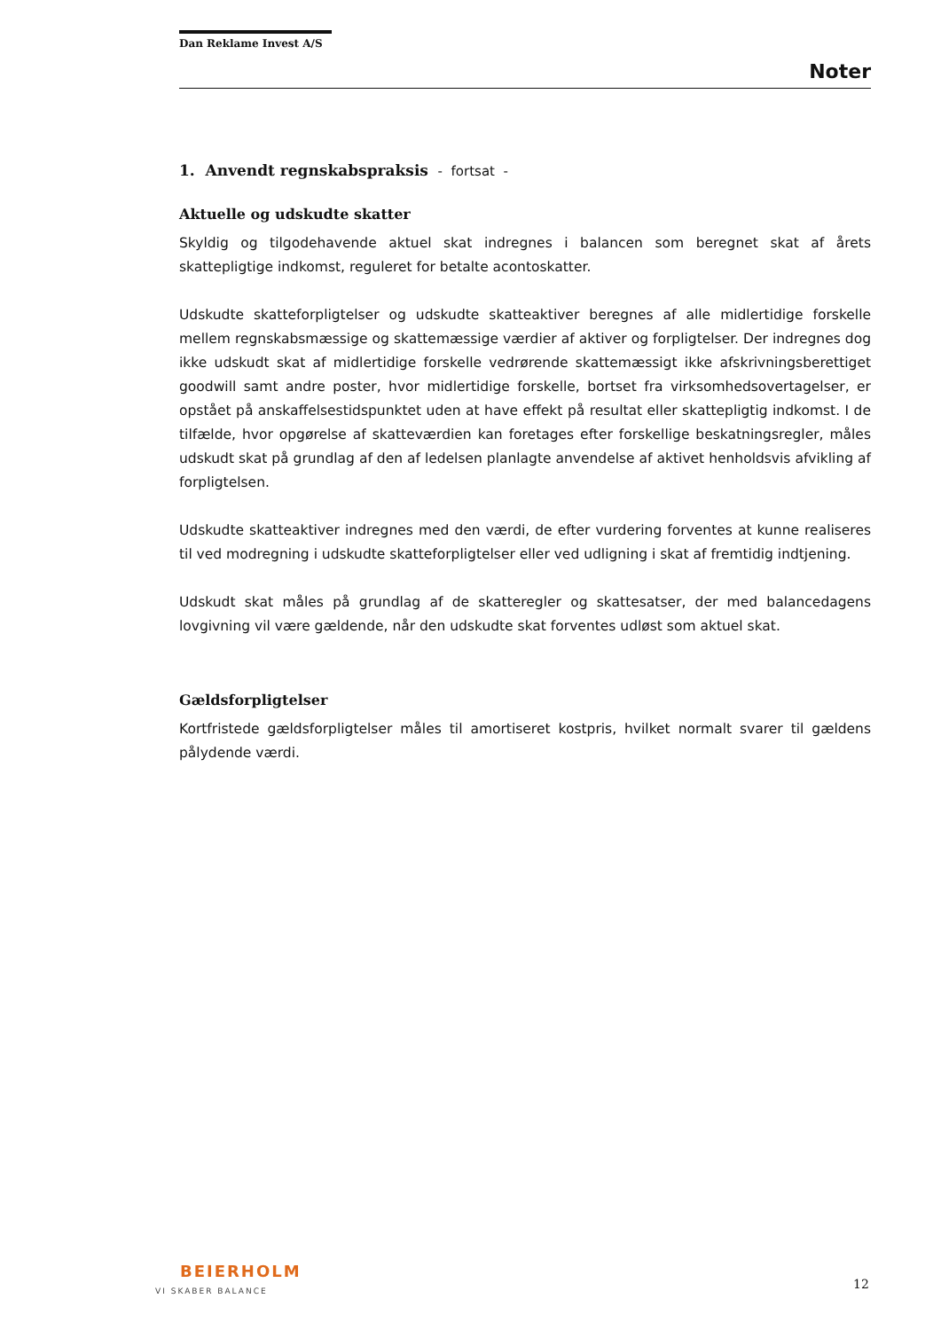Dan Reklame Invest A/S
Noter
1. Anvendt regnskabspraksis - fortsat -
Aktuelle og udskudte skatter
Skyldig og tilgodehavende aktuel skat indregnes i balancen som beregnet skat af årets skattepligtige indkomst, reguleret for betalte acontoskatter.
Udskudte skatteforpligtelser og udskudte skatteaktiver beregnes af alle midlertidige forskelle mellem regnskabsmæssige og skattemæssige værdier af aktiver og forpligtelser. Der indregnes dog ikke udskudt skat af midlertidige forskelle vedrørende skattemæssigt ikke afskrivningsberettiget goodwill samt andre poster, hvor midlertidige forskelle, bortset fra virksomhedsovertagelser, er opstået på anskaffelsestidspunktet uden at have effekt på resultat eller skattepligtig indkomst. I de tilfælde, hvor opgørelse af skatteværdien kan foretages efter forskellige beskatningsregler, måles udskudt skat på grundlag af den af ledelsen planlagte anvendelse af aktivet henholdsvis afvikling af forpligtelsen.
Udskudte skatteaktiver indregnes med den værdi, de efter vurdering forventes at kunne realiseres til ved modregning i udskudte skatteforpligtelser eller ved udligning i skat af fremtidig indtjening.
Udskudt skat måles på grundlag af de skatteregler og skattesatser, der med balancedagens lovgivning vil være gældende, når den udskudte skat forventes udløst som aktuel skat.
Gældsforpligtelser
Kortfristede gældsforpligtelser måles til amortiseret kostpris, hvilket normalt svarer til gældens pålydende værdi.
BEIERHOLM
VI SKABER BALANCE
12